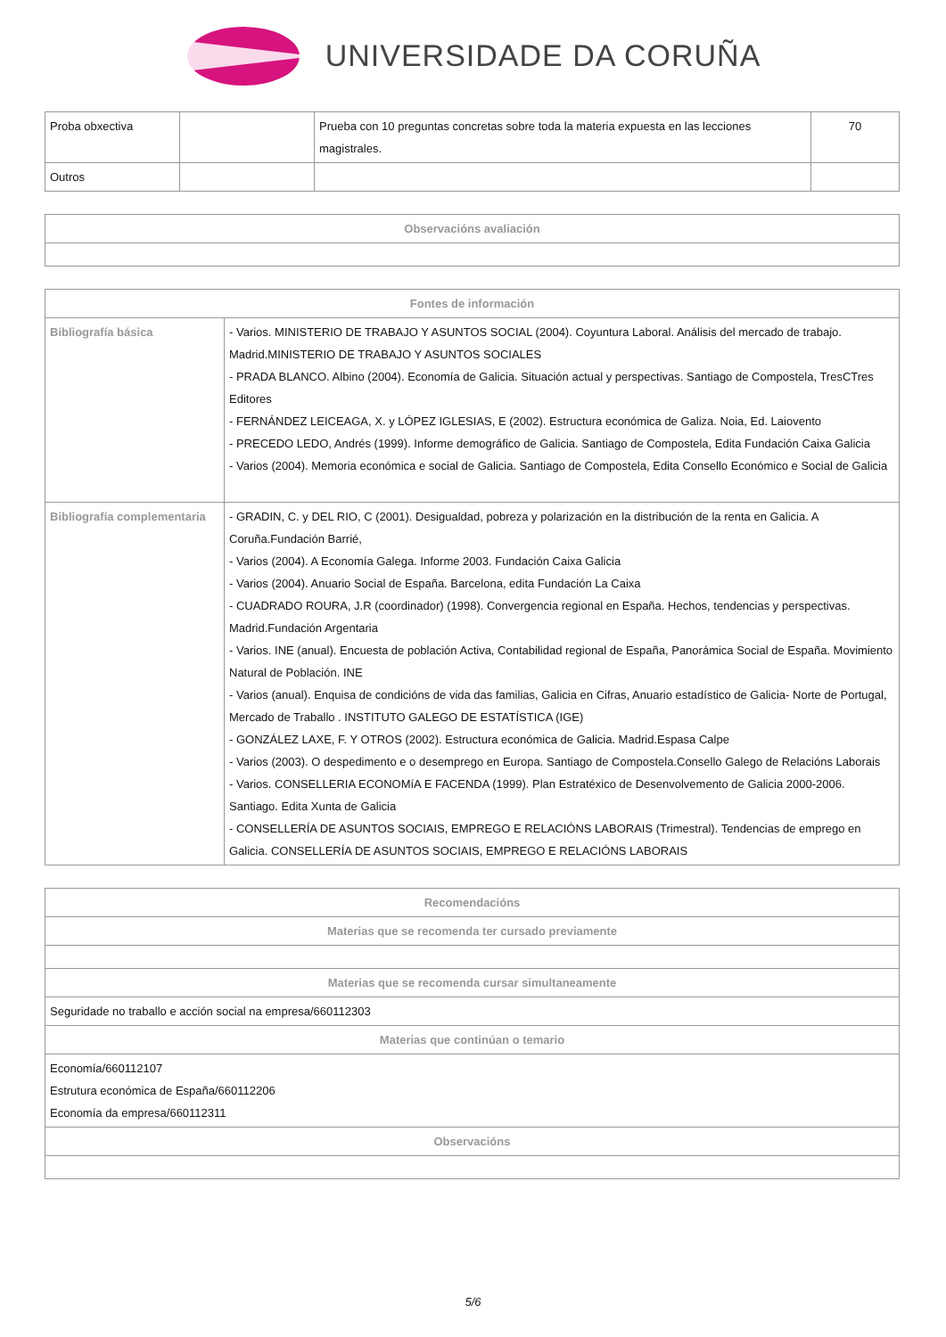UNIVERSIDADE DA CORUÑA
| Proba obxectiva | | Prueba con 10 preguntas concretas sobre toda la materia expuesta en las lecciones magistrales. | 70 |
| Outros | | | |
| Observacións avaliación |
| --- |
| Fontes de información | |
| --- | --- |
| Bibliografía básica | - Varios. MINISTERIO DE TRABAJO Y ASUNTOS SOCIAL (2004). Coyuntura Laboral. Análisis del mercado de trabajo. Madrid.MINISTERIO DE TRABAJO Y ASUNTOS SOCIALES - PRADA BLANCO. Albino (2004). Economía de Galicia. Situación actual y perspectivas. Santiago de Compostela, TresCTres Editores - FERNÁNDEZ LEICEAGA, X. y LÓPEZ IGLESIAS, E (2002). Estructura económica de Galiza. Noia, Ed. Laiovento - PRECEDO LEDO, Andrés (1999). Informe demográfico de Galicia. Santiago de Compostela, Edita Fundación Caixa Galicia - Varios (2004). Memoria económica e social de Galicia. Santiago de Compostela, Edita Consello Económico e Social de Galicia |
| Bibliografía complementaria | - GRADIN, C. y DEL RIO, C (2001). Desigualdad, pobreza y polarización en la distribución de la renta en Galicia. A Coruña.Fundación Barrié, - Varios (2004). A Economía Galega. Informe 2003. Fundación Caixa Galicia - Varios (2004). Anuario Social de España. Barcelona, edita Fundación La Caixa - CUADRADO ROURA, J.R (coordinador) (1998). Convergencia regional en España. Hechos, tendencias y perspectivas. Madrid.Fundación Argentaria - Varios. INE (anual). Encuesta de población Activa, Contabilidad regional de España, Panorámica Social de España. Movimiento Natural de Población. INE - Varios (anual). Enquisa de condicións de vida das familias, Galicia en Cifras, Anuario estadístico de Galicia- Norte de Portugal, Mercado de Traballo . INSTITUTO GALEGO DE ESTATÍSTICA (IGE) - GONZÁLEZ LAXE, F. Y OTROS (2002). Estructura económica de Galicia. Madrid.Espasa Calpe - Varios (2003). O despedimento e o desemprego en Europa. Santiago de Compostela.Consello Galego de Relacións Laborais - Varios. CONSELLERIA ECONOMíA E FACENDA (1999). Plan Estratéxico de Desenvolvemento de Galicia 2000-2006. Santiago. Edita Xunta de Galicia - CONSELLERÍA DE ASUNTOS SOCIAIS, EMPREGO E RELACIÓNS LABORAIS (Trimestral). Tendencias de emprego en Galicia. CONSELLERÍA DE ASUNTOS SOCIAIS, EMPREGO E RELACIÓNS LABORAIS |
| Recomendacións |
| --- |
| Materias que se recomenda ter cursado previamente |
| Materias que se recomenda cursar simultaneamente |
| Seguridade no traballo e acción social na empresa/660112303 |
| Materias que continúan o temario |
| Economía/660112107 Estrutura económica de España/660112206 Economía da empresa/660112311 |
| Observacións |
5/6